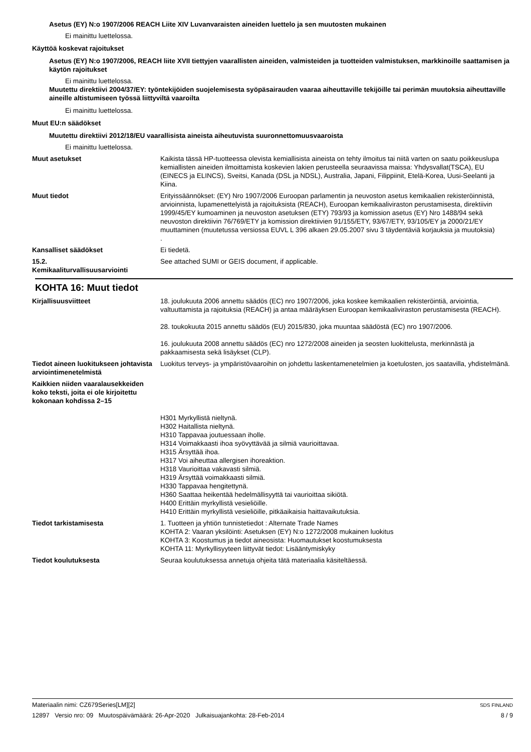Asetus (EY) N:o 1907/2006 REACH Liite XIV Luvanvaraisten aineiden luettelo ja sen muutosten mukainen
Ei mainittu luettelossa.
Käyttöä koskevat rajoitukset
Asetus (EY) N:o 1907/2006, REACH liite XVII tiettyjen vaarallisten aineiden, valmisteiden ja tuotteiden valmistuksen, markkinoille saattamisen ja käytön rajoitukset
Ei mainittu luettelossa.
Muutettu direktiivi 2004/37/EY: työntekijöiden suojelemisesta syöpäsairauden vaaraa aiheuttaville tekijöille tai perimän muutoksia aiheuttaville aineille altistumiseen työssä liittyviltä vaaroilta
Ei mainittu luettelossa.
Muut EU:n säädökset
Muutettu direktiivi 2012/18/EU vaarallisista aineista aiheutuvista suuronnettomuusvaaroista
Ei mainittu luettelossa.
Muut asetukset Kaikista tässä HP-tuotteessa olevista kemiallisista aineista on tehty ilmoitus tai niitä varten on saatu poikkeuslupa kemiallisten aineiden ilmoittamista koskevien lakien perusteella seuraavissa maissa: Yhdysvallat(TSCA), EU (EINECS ja ELINCS), Sveitsi, Kanada (DSL ja NDSL), Australia, Japani, Filippiinit, Etelä-Korea, Uusi-Seelanti ja Kiina.
Muut tiedot Erityissäännökset: (EY) Nro 1907/2006 Euroopan parlamentin ja neuvoston asetus kemikaalien rekisteröinnistä, arvioinnista, lupamenettelyistä ja rajoituksista (REACH), Euroopan kemikaaliviraston perustamisesta, direktiivin 1999/45/EY kumoaminen ja neuvoston asetuksen (ETY) 793/93 ja komission asetus (EY) Nro 1488/94 sekä neuvoston direktiivin 76/769/ETY ja komission direktiivien 91/155/ETY, 93/67/ETY, 93/105/EY ja 2000/21/EY muuttaminen (muutetussa versiossa EUVL L 396 alkaen 29.05.2007 sivu 3 täydentäviä korjauksia ja muutoksia)
.
Kansalliset säädökset Ei tiedetä.
15.2.
Kemikaaliturvallisuusarviointi
See attached SUMI or GEIS document, if applicable.
KOHTA 16: Muut tiedot
Kirjallisuusviitteet 18. joulukuuta 2006 annettu säädös (EC) nro 1907/2006, joka koskee kemikaalien rekisteröintiä, arviointia, valtuuttamista ja rajoituksia (REACH) ja antaa määräyksen Euroopan kemikaaliviraston perustamisesta (REACH).
28. toukokuuta 2015 annettu säädös (EU) 2015/830, joka muuntaa säädöstä (EC) nro 1907/2006.
16. joulukuuta 2008 annettu säädös (EC) nro 1272/2008 aineiden ja seosten luokittelusta, merkinnästä ja pakkaamisesta sekä lisäykset (CLP).
Tiedot aineen luokitukseen johtavista arviointimenetelmistä
Luokitus terveys- ja ympäristövaaroihin on johdettu laskentamenetelmien ja koetulosten, jos saatavilla, yhdistelmänä.
Kaikkien niiden vaaralausekkeiden koko teksti, joita ei ole kirjoitettu kokonaan kohdissa 2–15
H301 Myrkyllistä nieltynä.
H302 Haitallista nieltynä.
H310 Tappavaa joutuessaan iholle.
H314 Voimakkaasti ihoa syövyttävää ja silmiä vaurioittavaa.
H315 Ärsyttää ihoa.
H317 Voi aiheuttaa allergisen ihoreaktion.
H318 Vaurioittaa vakavasti silmiä.
H319 Ärsyttää voimakkaasti silmiä.
H330 Tappavaa hengitettynä.
H360 Saattaa heikentää hedelmällisyyttä tai vaurioittaa sikiötä.
H400 Erittäin myrkyllistä vesieliöille.
H410 Erittäin myrkyllistä vesieliöille, pitkäaikaisia haittavaikutuksia.
Tiedot tarkistamisesta 1. Tuotteen ja yhtiön tunnistetiedot : Alternate Trade Names
KOHTA 2: Vaaran yksilöinti: Asetuksen (EY) N:o 1272/2008 mukainen luokitus
KOHTA 3: Koostumus ja tiedot aineosista: Huomautukset koostumuksesta
KOHTA 11: Myrkyllisyyteen liittyvät tiedot: Lisääntymiskyky
Tiedot koulutuksesta Seuraa koulutuksessa annetuja ohjeita tätä materiaalia käsiteltäessä.
Materiaalin nimi: CZ679Series[LM][2] SDS FINLAND
12897 Versio nro: 09 Muutospäivämäärä: 26-Apr-2020 Julkaisuajankohta: 28-Feb-2014 8 / 9